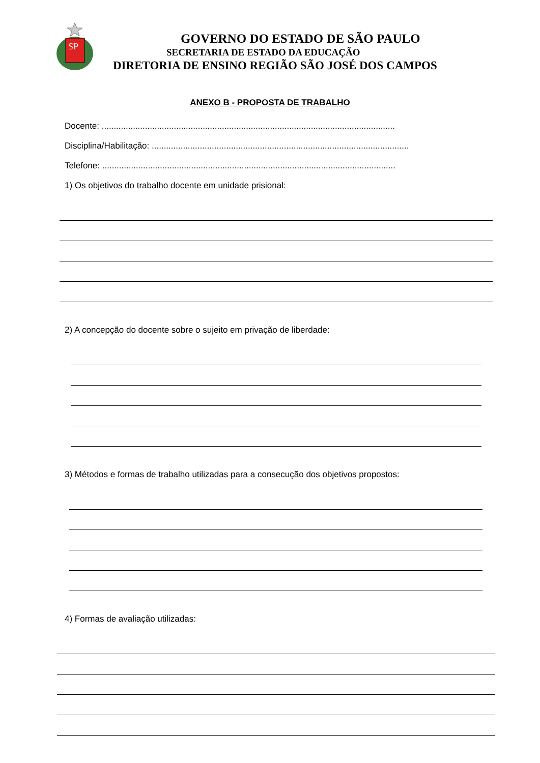SP
GOVERNO DO ESTADO DE SÃO PAULO
SECRETARIA DE ESTADO DA EDUCAÇÃO
DIRETORIA DE ENSINO REGIÃO SÃO JOSÉ DOS CAMPOS
ANEXO B - PROPOSTA DE TRABALHO
Docente: ..........................................................................................................................
Disciplina/Habilitação: ...........................................................................................................
Telefone: ..........................................................................................................................
1) Os objetivos do trabalho docente em unidade prisional:
2) A concepção do docente sobre o sujeito em privação de liberdade:
3) Métodos e formas de trabalho utilizadas para a consecução dos objetivos propostos:
4) Formas de avaliação utilizadas: